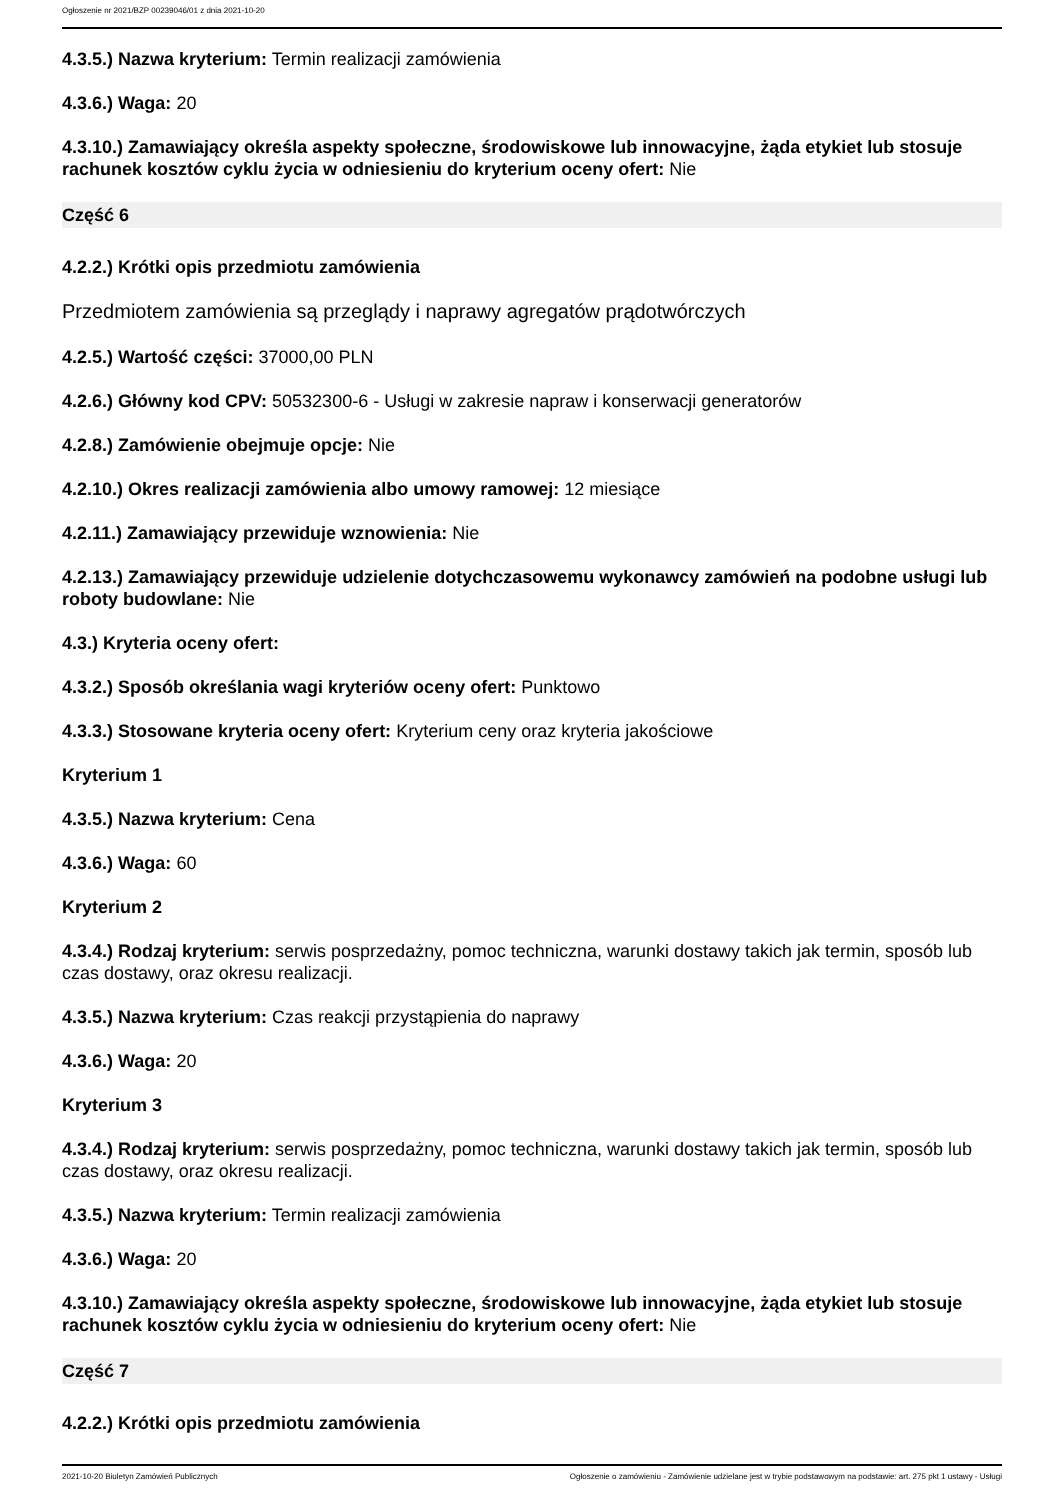Ogłoszenie nr 2021/BZP 00239046/01 z dnia 2021-10-20
4.3.5.) Nazwa kryterium: Termin realizacji zamówienia
4.3.6.) Waga: 20
4.3.10.) Zamawiający określa aspekty społeczne, środowiskowe lub innowacyjne, żąda etykiet lub stosuje rachunek kosztów cyklu życia w odniesieniu do kryterium oceny ofert: Nie
Część 6
4.2.2.) Krótki opis przedmiotu zamówienia
Przedmiotem zamówienia są przeglądy i naprawy agregatów prądotwórczych
4.2.5.) Wartość części: 37000,00 PLN
4.2.6.) Główny kod CPV: 50532300-6 - Usługi w zakresie napraw i konserwacji generatorów
4.2.8.) Zamówienie obejmuje opcje: Nie
4.2.10.) Okres realizacji zamówienia albo umowy ramowej: 12 miesiące
4.2.11.) Zamawiający przewiduje wznowienia: Nie
4.2.13.) Zamawiający przewiduje udzielenie dotychczasowemu wykonawcy zamówień na podobne usługi lub roboty budowlane: Nie
4.3.) Kryteria oceny ofert:
4.3.2.) Sposób określania wagi kryteriów oceny ofert: Punktowo
4.3.3.) Stosowane kryteria oceny ofert: Kryterium ceny oraz kryteria jakościowe
Kryterium 1
4.3.5.) Nazwa kryterium: Cena
4.3.6.) Waga: 60
Kryterium 2
4.3.4.) Rodzaj kryterium: serwis posprzedażny, pomoc techniczna, warunki dostawy takich jak termin, sposób lub czas dostawy, oraz okresu realizacji.
4.3.5.) Nazwa kryterium: Czas reakcji przystąpienia do naprawy
4.3.6.) Waga: 20
Kryterium 3
4.3.4.) Rodzaj kryterium: serwis posprzedażny, pomoc techniczna, warunki dostawy takich jak termin, sposób lub czas dostawy, oraz okresu realizacji.
4.3.5.) Nazwa kryterium: Termin realizacji zamówienia
4.3.6.) Waga: 20
4.3.10.) Zamawiający określa aspekty społeczne, środowiskowe lub innowacyjne, żąda etykiet lub stosuje rachunek kosztów cyklu życia w odniesieniu do kryterium oceny ofert: Nie
Część 7
4.2.2.) Krótki opis przedmiotu zamówienia
2021-10-20 Biuletyn Zamówień Publicznych Ogłoszenie o zamówieniu - Zamówienie udzielane jest w trybie podstawowym na podstawie: art. 275 pkt 1 ustawy - Usługi